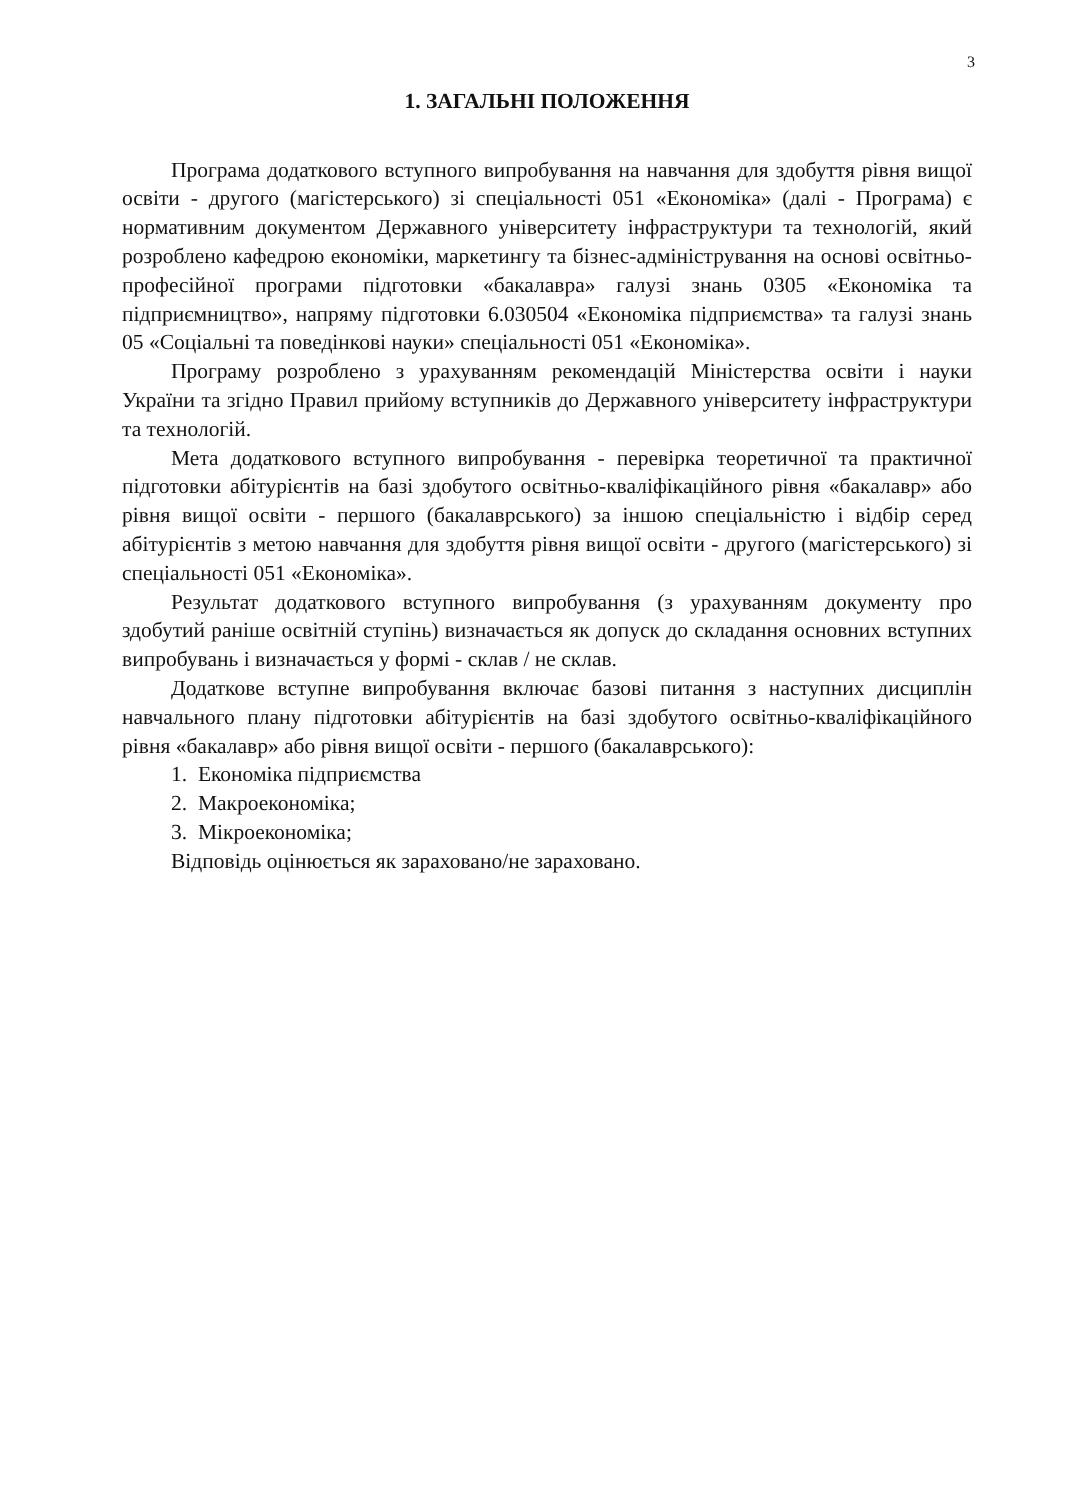3
1. ЗАГАЛЬНІ ПОЛОЖЕННЯ
Програма додаткового вступного випробування на навчання для здобуття рівня вищої освіти - другого (магістерського) зі спеціальності 051 «Економіка» (далі - Програма) є нормативним документом Державного університету інфраструктури та технологій, який розроблено кафедрою економіки, маркетингу та бізнес-адміністрування на основі освітньо-професійної програми підготовки «бакалавра» галузі знань 0305 «Економіка та підприємництво», напряму підготовки 6.030504 «Економіка підприємства» та галузі знань 05 «Соціальні та поведінкові науки» спеціальності 051 «Економіка».
Програму розроблено з урахуванням рекомендацій Міністерства освіти і науки України та згідно Правил прийому вступників до Державного університету інфраструктури та технологій.
Мета додаткового вступного випробування - перевірка теоретичної та практичної підготовки абітурієнтів на базі здобутого освітньо-кваліфікаційного рівня «бакалавр» або рівня вищої освіти - першого (бакалаврського) за іншою спеціальністю і відбір серед абітурієнтів з метою навчання для здобуття рівня вищої освіти - другого (магістерського) зі спеціальності 051 «Економіка».
Результат додаткового вступного випробування (з урахуванням документу про здобутий раніше освітній ступінь) визначається як допуск до складання основних вступних випробувань і визначається у формі - склав / не склав.
Додаткове вступне випробування включає базові питання з наступних дисциплін навчального плану підготовки абітурієнтів на базі здобутого освітньо-кваліфікаційного рівня «бакалавр» або рівня вищої освіти - першого (бакалаврського):
1. Економіка підприємства
2. Макроекономіка;
3. Мікроекономіка;
Відповідь оцінюється як зараховано/не зараховано.